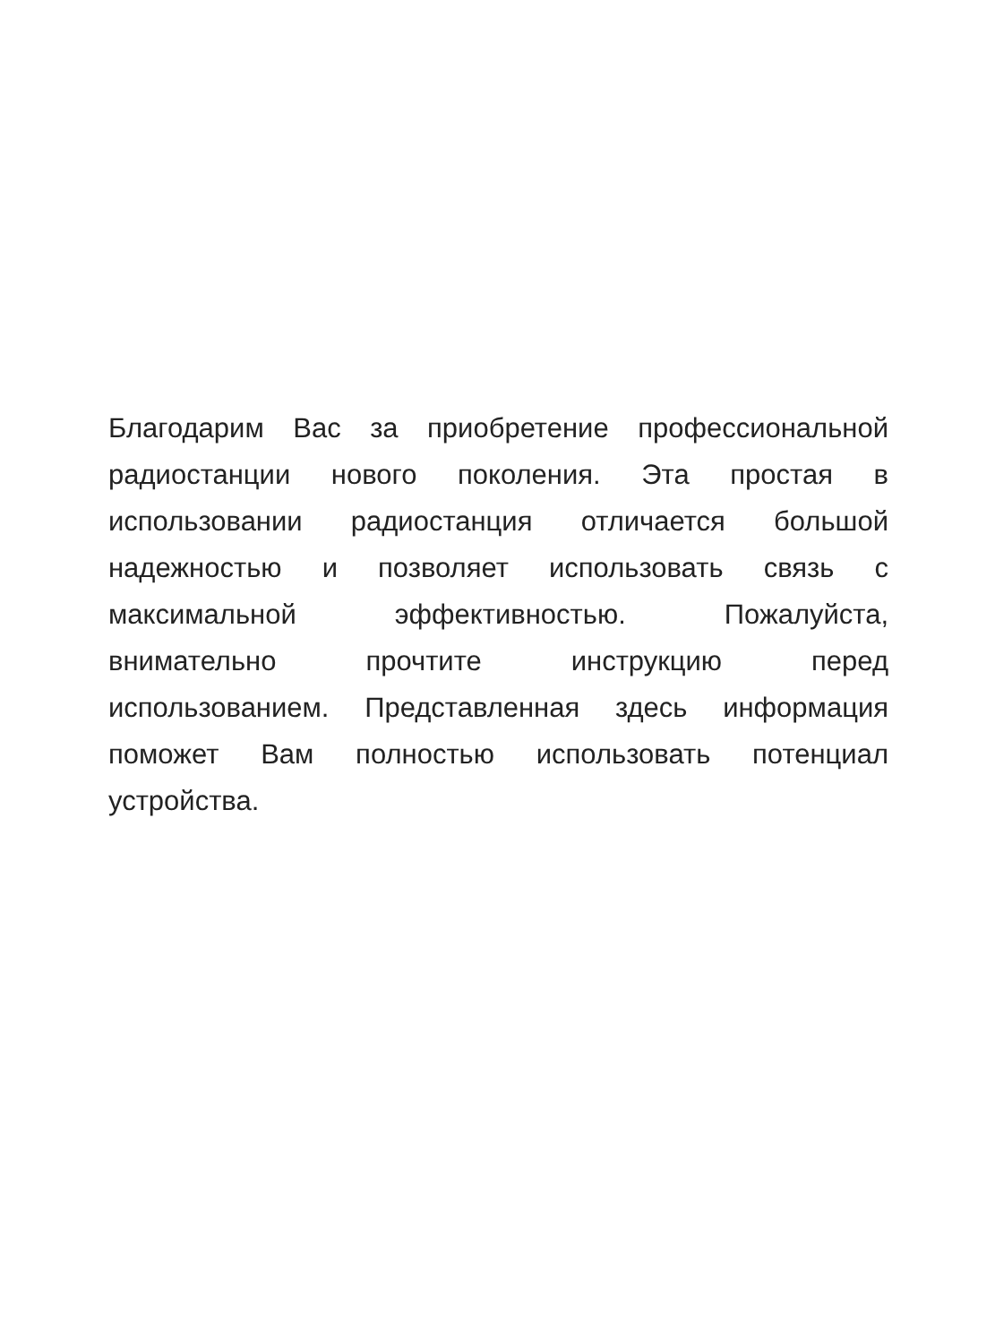Благодарим Вас за приобретение профессиональной
радиостанции нового поколения. Эта простая в
использовании радиостанция отличается большой
надежностью и позволяет использовать связь с
максимальной эффективностью. Пожалуйста,
внимательно прочтите инструкцию перед
использованием. Представленная здесь информация
поможет Вам полностью использовать потенциал
устройства.